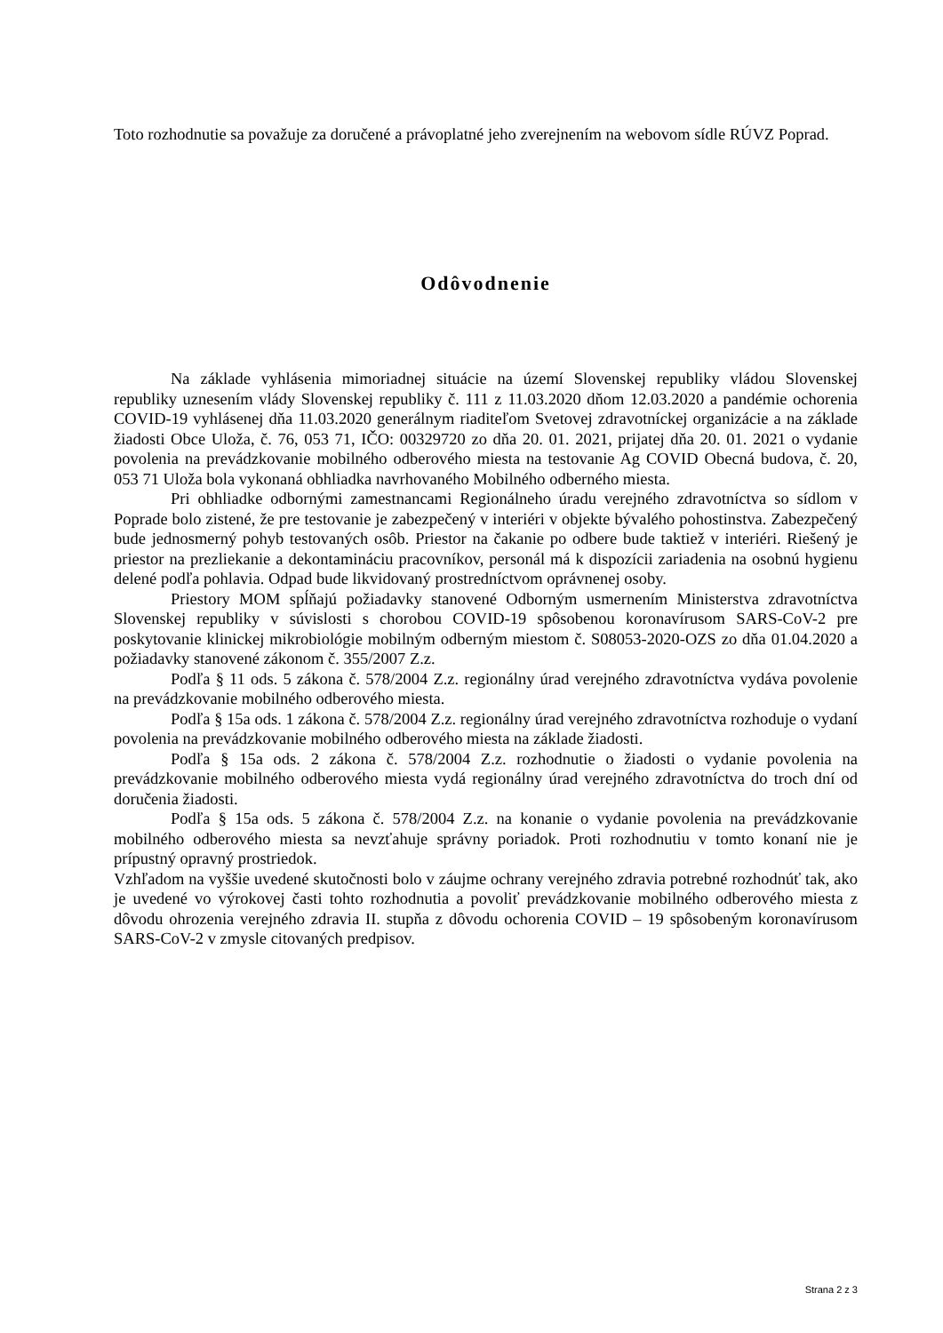Toto rozhodnutie sa považuje za doručené a právoplatné jeho zverejnením na webovom sídle RÚVZ Poprad.
Odôvodnenie
Na základe vyhlásenia mimoriadnej situácie na území Slovenskej republiky vládou Slovenskej republiky uznesením vlády Slovenskej republiky č. 111 z 11.03.2020 dňom 12.03.2020 a pandémie ochorenia COVID-19 vyhlásenej dňa 11.03.2020 generálnym riaditeľom Svetovej zdravotníckej organizácie a na základe žiadosti Obce Uloža, č. 76, 053 71, IČO: 00329720 zo dňa 20. 01. 2021, prijatej dňa 20. 01. 2021 o vydanie povolenia na prevádzkovanie mobilného odberového miesta na testovanie Ag COVID Obecná budova, č. 20, 053 71 Uloža bola vykonaná obhliadka navrhovaného Mobilného odberného miesta.
Pri obhliadke odbornými zamestnancami Regionálneho úradu verejného zdravotníctva so sídlom v Poprade bolo zistené, že pre testovanie je zabezpečený v interiéri v objekte bývalého pohostinstva. Zabezpečený bude jednosmerný pohyb testovaných osôb. Priestor na čakanie po odbere bude taktiež v interiéri. Riešený je priestor na prezliekanie a dekontamináciu pracovníkov, personál má k dispozícii zariadenia na osobnú hygienu delené podľa pohlavia. Odpad bude likvidovaný prostredníctvom oprávnenej osoby.
Priestory MOM spĺňajú požiadavky stanovené Odborným usmernením Ministerstva zdravotníctva Slovenskej republiky v súvislosti s chorobou COVID-19 spôsobenou koronavírusom SARS-CoV-2 pre poskytovanie klinickej mikrobiológie mobilným odberným miestom č. S08053-2020-OZS zo dňa 01.04.2020 a požiadavky stanovené zákonom č. 355/2007 Z.z.
Podľa § 11 ods. 5 zákona č. 578/2004 Z.z. regionálny úrad verejného zdravotníctva vydáva povolenie na prevádzkovanie mobilného odberového miesta.
Podľa § 15a ods. 1 zákona č. 578/2004 Z.z. regionálny úrad verejného zdravotníctva rozhoduje o vydaní povolenia na prevádzkovanie mobilného odberového miesta na základe žiadosti.
Podľa § 15a ods. 2 zákona č. 578/2004 Z.z. rozhodnutie o žiadosti o vydanie povolenia na prevádzkovanie mobilného odberového miesta vydá regionálny úrad verejného zdravotníctva do troch dní od doručenia žiadosti.
Podľa § 15a ods. 5 zákona č. 578/2004 Z.z. na konanie o vydanie povolenia na prevádzkovanie mobilného odberového miesta sa nevzťahuje správny poriadok. Proti rozhodnutiu v tomto konaní nie je prípustný opravný prostriedok.
Vzhľadom na vyššie uvedené skutočnosti bolo v záujme ochrany verejného zdravia potrebné rozhodnúť tak, ako je uvedené vo výrokovej časti tohto rozhodnutia a povoliť prevádzkovanie mobilného odberového miesta z dôvodu ohrozenia verejného zdravia II. stupňa z dôvodu ochorenia COVID – 19 spôsobeným koronavírusom SARS-CoV-2 v zmysle citovaných predpisov.
Strana 2 z 3